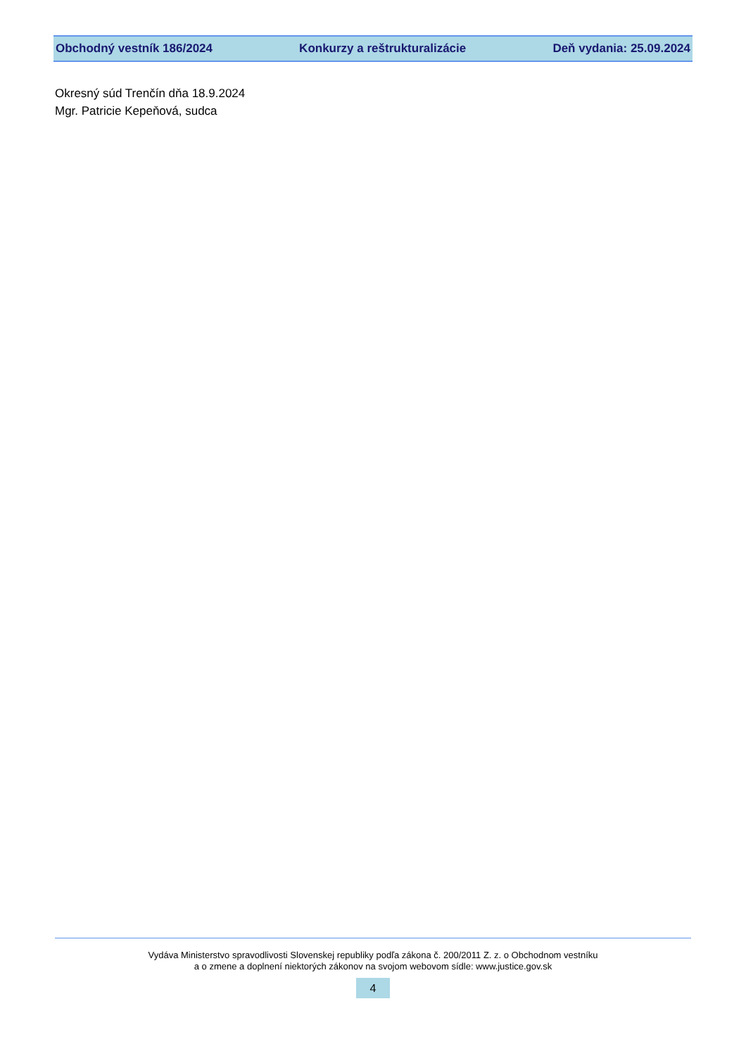Obchodný vestník 186/2024 Konkurzy a reštrukturalizácie Deň vydania: 25.09.2024
Okresný súd Trenčín dňa 18.9.2024
Mgr. Patricie Kepeňová, sudca
Vydáva Ministerstvo spravodlivosti Slovenskej republiky podľa zákona č. 200/2011 Z. z. o Obchodnom vestníku
a o zmene a doplnení niektorých zákonov na svojom webovom sídle: www.justice.gov.sk
4